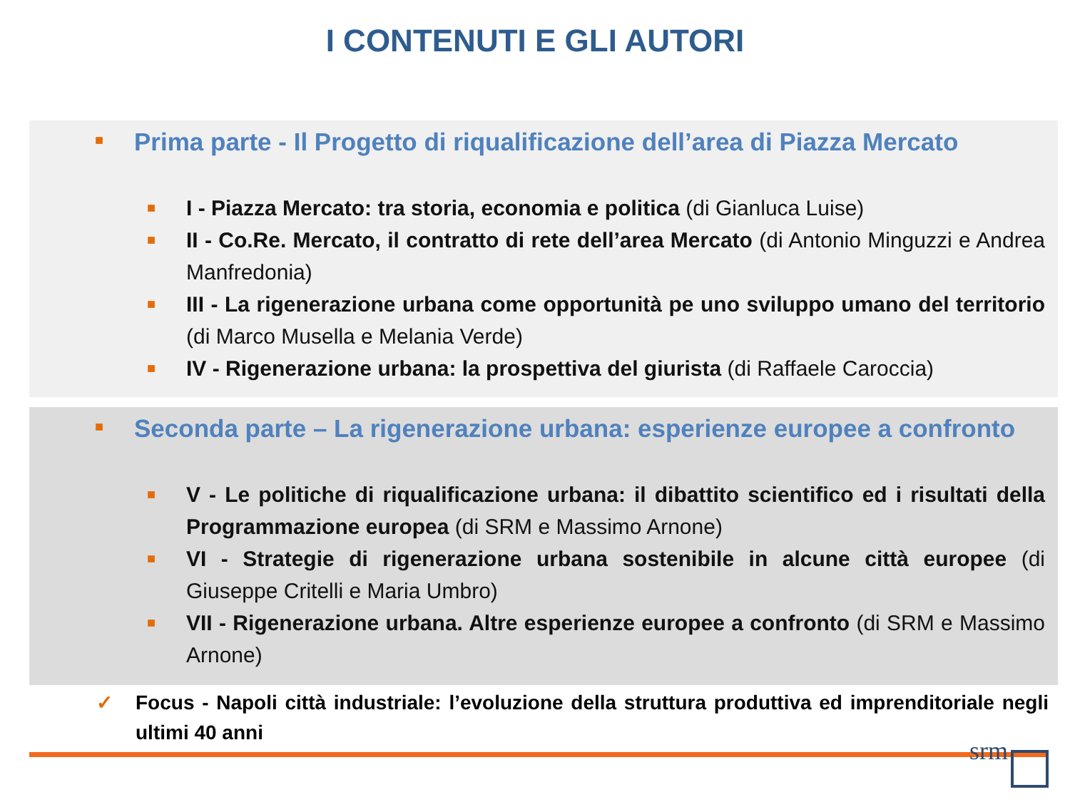I CONTENUTI E GLI AUTORI
■ Prima parte - Il Progetto di riqualificazione dell’area di Piazza Mercato
■ I - Piazza Mercato: tra storia, economia e politica (di Gianluca Luise)
■ II - Co.Re. Mercato, il contratto di rete dell’area Mercato (di Antonio Minguzzi e Andrea Manfredonia)
■ III - La rigenerazione urbana come opportunità pe uno sviluppo umano del territorio (di Marco Musella e Melania Verde)
■ IV - Rigenerazione urbana: la prospettiva del giurista (di Raffaele Caroccia)
■ Seconda parte – La rigenerazione urbana: esperienze europee a confronto
■ V - Le politiche di riqualificazione urbana: il dibattito scientifico ed i risultati della Programmazione europea (di SRM e Massimo Arnone)
■ VI - Strategie di rigenerazione urbana sostenibile in alcune città europee (di Giuseppe Critelli e Maria Umbro)
■ VII - Rigenerazione urbana. Altre esperienze europee a confronto (di SRM e Massimo Arnone)
✓ Focus - Napoli città industriale: l’evoluzione della struttura produttiva ed imprenditoriale negli ultimi 40 anni
srm